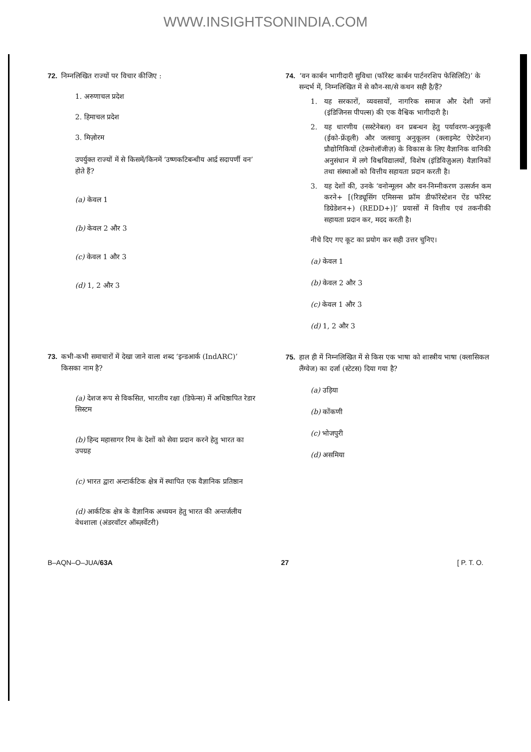WWW.INSIGHTSONINDIA.COM
72. निम्नलिखित राज्यों पर विचार कीजिए :
1. अरुणाचल प्रदेश
2. हिमाचल प्रदेश
3. मिज़ोरम
उपर्युक्त राज्यों में से किसमें/किनमें ‘उष्णकटिबन्धीय आर्द्र सदापर्णी वन’ होते हैं?
(a) केवल 1
(b) केवल 2 और 3
(c) केवल 1 और 3
(d) 1, 2 और 3
73. कभी-कभी समाचारों में देखा जाने वाला शब्द ‘इन्डआर्क (IndARC)’ किसका नाम है?
(a) देशज रूप से विकसित, भारतीय रक्षा (डिफेन्स) में अधिष्ठापित रेडार सिस्टम
(b) हिन्द महासागर रिम के देशों को सेवा प्रदान करने हेतु भारत का उपग्रह
(c) भारत द्वारा अन्टार्कटिक क्षेत्र में स्थापित एक वैज्ञानिक प्रतिष्ठान
(d) आर्कटिक क्षेत्र के वैज्ञानिक अध्ययन हेतु भारत की अन्तर्जलीय वेधशाला (अंडरवॉटर ऑब्ज़र्वेटरी)
74. ‘वन कार्बन भागीदारी सुविधा (फॉरेस्ट कार्बन पार्टनरशिप फेसिलिटि)’ के सन्दर्भ में, निम्नलिखित में से कौन-सा/से कथन सही है/हैं?
1. यह सरकारों, व्यवसायों, नागरिक समाज और देशी जनों (इंडिजिनस पीपल्स) की एक वैश्विक भागीदारी है।
2. यह धारणीय (सस्टेनेबल) वन प्रबन्धन हेतु पर्यावरण-अनुकूली (ईको-फ्रेंड्ली) और जलवायु अनुकूलन (क्लाइमेट ऐडेप्टेशन) प्रौद्योगिकियों (टेक्नोलॉजीज़) के विकास के लिए वैज्ञानिक वानिकी अनुसंधान में लगे विश्वविद्यालयों, विशेष (इंडिविज़ुअल) वैज्ञानिकों तथा संस्थाओं को वित्तीय सहायता प्रदान करती है।
3. यह देशों की, उनके ‘वनोन्मूलन और वन-निम्नीकरण उत्सर्जन कम करने+ [(रिड्यूसिंग एमिसन्स फ्रॉम डीफॉरेस्टेशन ऐंड फॉरेस्ट डिग्रेडेशन+) (REDD+)]’ प्रयासों में वित्तीय एवं तकनीकी सहायता प्रदान कर, मदद करती है।
नीचे दिए गए कूट का प्रयोग कर सही उत्तर चुनिए।
(a) केवल 1
(b) केवल 2 और 3
(c) केवल 1 और 3
(d) 1, 2 और 3
75. हाल ही में निम्नलिखित में से किस एक भाषा को शास्त्रीय भाषा (क्लासिकल लैंग्वेज) का दर्जा (स्टेटस) दिया गया है?
(a) उड़िया
(b) कोंकणी
(c) भोजपुरी
(d) असमिया
B–AQN–O–JUA/63A 27 [ P. T. O.